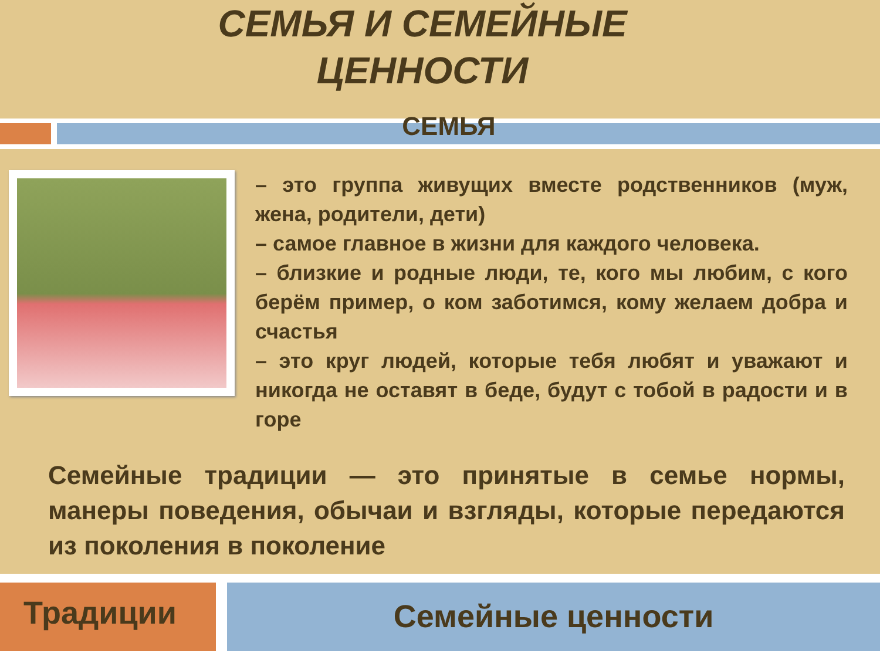СЕМЬЯ И СЕМЕЙНЫЕ
ЦЕННОСТИ
СЕМЬЯ
– это группа живущих вместе родственников (муж, жена, родители, дети)
– самое главное в жизни для каждого человека.
– близкие и родные люди, те, кого мы любим, с кого берём пример, о ком заботимся, кому желаем добра и счастья
– это круг людей, которые тебя любят и уважают и никогда не оставят в беде, будут с тобой в радости и в горе
Семейные традиции — это принятые в семье нормы, манеры поведения, обычаи и взгляды, которые передаются из поколения в поколение
Традиции Семейные ценности